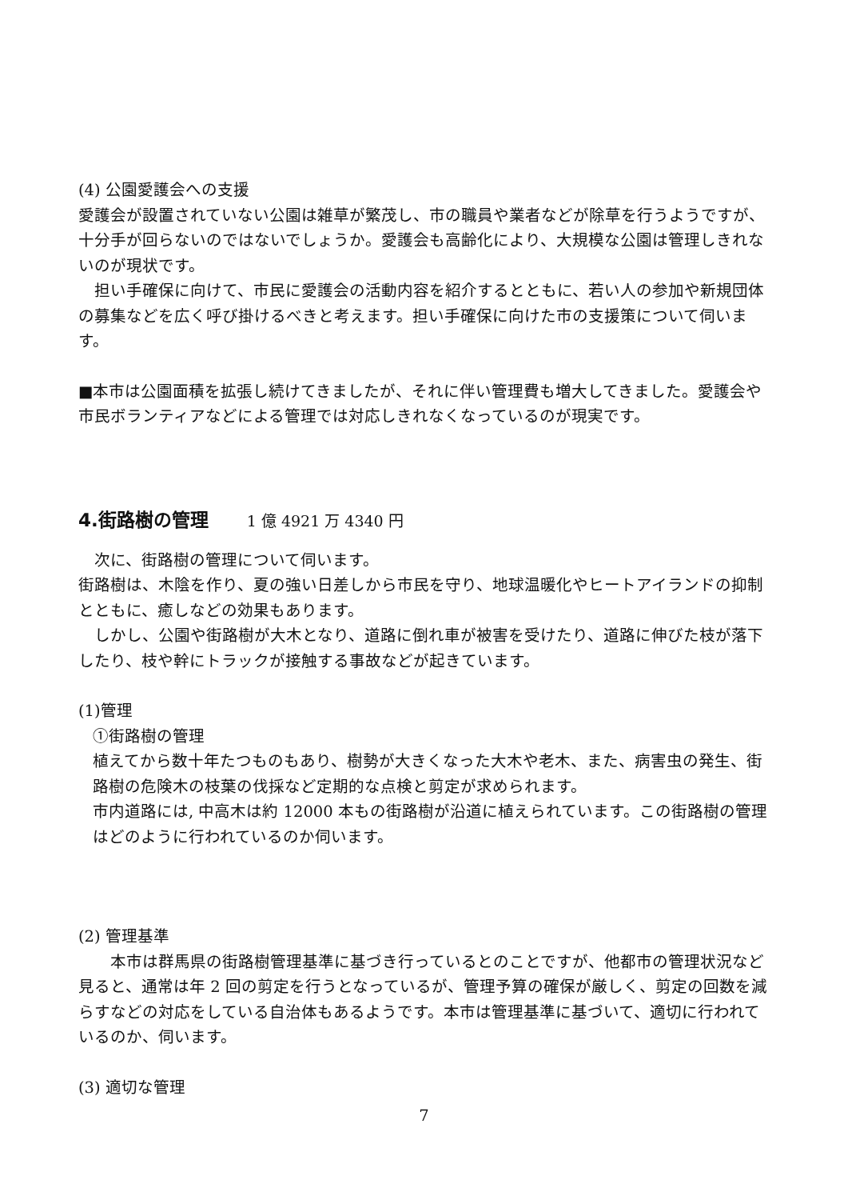(4) 公園愛護会への支援
愛護会が設置されていない公園は雑草が繁茂し、市の職員や業者などが除草を行うようですが、十分手が回らないのではないでしょうか。愛護会も高齢化により、大規模な公園は管理しきれないのが現状です。
　担い手確保に向けて、市民に愛護会の活動内容を紹介するとともに、若い人の参加や新規団体の募集などを広く呼び掛けるべきと考えます。担い手確保に向けた市の支援策について伺います。
■本市は公園面積を拡張し続けてきましたが、それに伴い管理費も増大してきました。愛護会や市民ボランティアなどによる管理では対応しきれなくなっているのが現実です。
4.街路樹の管理 1 億 4921 万 4340 円
　次に、街路樹の管理について伺います。
街路樹は、木陰を作り、夏の強い日差しから市民を守り、地球温暖化やヒートアイランドの抑制とともに、癒しなどの効果もあります。
　しかし、公園や街路樹が大木となり、道路に倒れ車が被害を受けたり、道路に伸びた枝が落下したり、枝や幹にトラックが接触する事故などが起きています。
(1)管理
①街路樹の管理
植えてから数十年たつものもあり、樹勢が大きくなった大木や老木、また、病害虫の発生、街路樹の危険木の枝葉の伐採など定期的な点検と剪定が求められます。
市内道路には, 中高木は約 12000 本もの街路樹が沿道に植えられています。この街路樹の管理はどのように行われているのか伺います。
(2) 管理基準
　　本市は群馬県の街路樹管理基準に基づき行っているとのことですが、他都市の管理状況など見ると、通常は年 2 回の剪定を行うとなっているが、管理予算の確保が厳しく、剪定の回数を減らすなどの対応をしている自治体もあるようです。本市は管理基準に基づいて、適切に行われているのか、伺います。
(3) 適切な管理
7